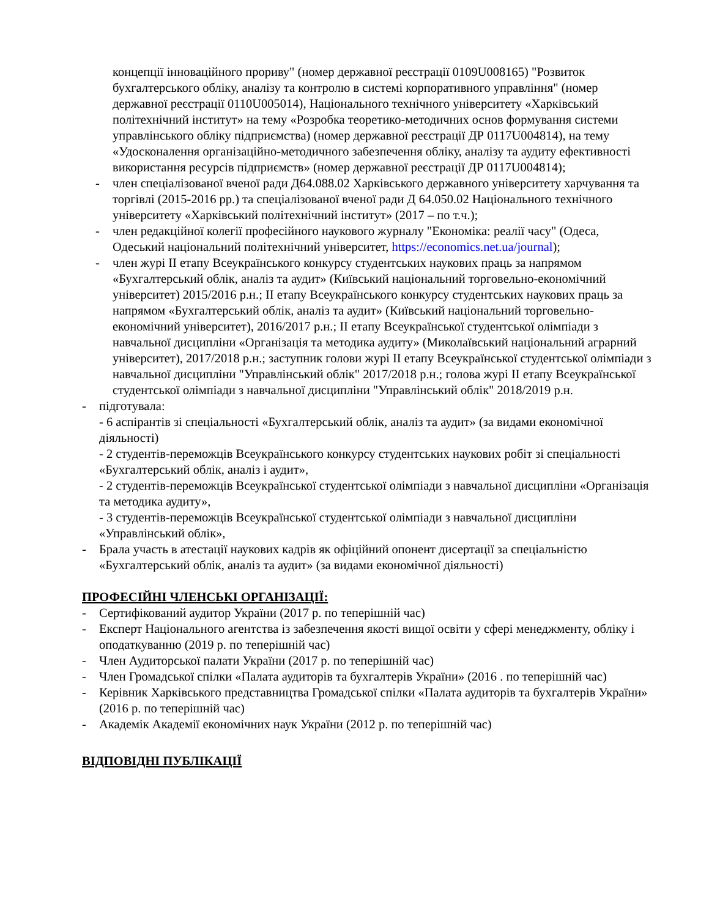концепції інноваційного прориву" (номер державної реєстрації 0109U008165) "Розвиток бухгалтерського обліку, аналізу та контролю в системі корпоративного управління" (номер державної реєстрації 0110U005014), Національного технічного університету «Харківський політехнічний інститут» на тему «Розробка теоретико-методичних основ формування системи управлінського обліку підприємства) (номер державної реєстрації ДР 0117U004814), на тему «Удосконалення організаційно-методичного забезпечення обліку, аналізу та аудиту ефективності використання ресурсів підприємств» (номер державної реєстрації ДР 0117U004814);
- член спеціалізованої вченої ради Д64.088.02 Харківського державного університету харчування та торгівлі (2015-2016 рр.) та спеціалізованої вченої ради Д 64.050.02 Національного технічного університету «Харківський політехнічний інститут» (2017 – по т.ч.);
- член редакційної колегії професійного наукового журналу "Економіка: реалії часу" (Одеса, Одеський національний політехнічний університет, https://economics.net.ua/journal);
- член журі ІІ етапу Всеукраїнського конкурсу студентських наукових праць за напрямом «Бухгалтерський облік, аналіз та аудит» (Київський національний торговельно-економічний університет) 2015/2016 р.н.; ІІ етапу Всеукраїнського конкурсу студентських наукових праць за напрямом «Бухгалтерський облік, аналіз та аудит» (Київський національний торговельно-економічний університет), 2016/2017 р.н.; ІІ етапу Всеукраїнської студентської олімпіади з навчальної дисципліни «Організація та методика аудиту» (Миколаївський національний аграрний університет), 2017/2018 р.н.; заступник голови журі ІІ етапу Всеукраїнської студентської олімпіади з навчальної дисципліни "Управлінський облік" 2017/2018 р.н.; голова журі ІІ етапу Всеукраїнської студентської олімпіади з навчальної дисципліни "Управлінський облік" 2018/2019 р.н.
- підготувала:
- 6 аспірантів зі спеціальності «Бухгалтерський облік, аналіз та аудит» (за видами економічної діяльності)
- 2 студентів-переможців Всеукраїнського конкурсу студентських наукових робіт зі спеціальності «Бухгалтерський облік, аналіз і аудит»,
- 2 студентів-переможців Всеукраїнської студентської олімпіади з навчальної дисципліни «Організація та методика аудиту»,
- 3 студентів-переможців Всеукраїнської студентської олімпіади з навчальної дисципліни «Управлінський облік»,
- Брала участь в атестації наукових кадрів як офіційний опонент дисертації за спеціальністю «Бухгалтерський облік, аналіз та аудит» (за видами економічної діяльності)
ПРОФЕСІЙНІ ЧЛЕНСЬКІ ОРГАНІЗАЦІЇ:
- Сертифікований аудитор України (2017 р. по теперішній час)
- Експерт Національного агентства із забезпечення якості вищої освіти у сфері менеджменту, обліку і оподаткуванню (2019 р. по теперішній час)
- Член Аудиторської палати України (2017 р. по теперішній час)
- Член Громадської спілки «Палата аудиторів та бухгалтерів України» (2016 . по теперішній час)
- Керівник Харківського представництва Громадської спілки «Палата аудиторів та бухгалтерів України» (2016 р. по теперішній час)
- Академік Академії економічних наук України (2012 р. по теперішній час)
ВІДПОВІДНІ ПУБЛІКАЦІЇ